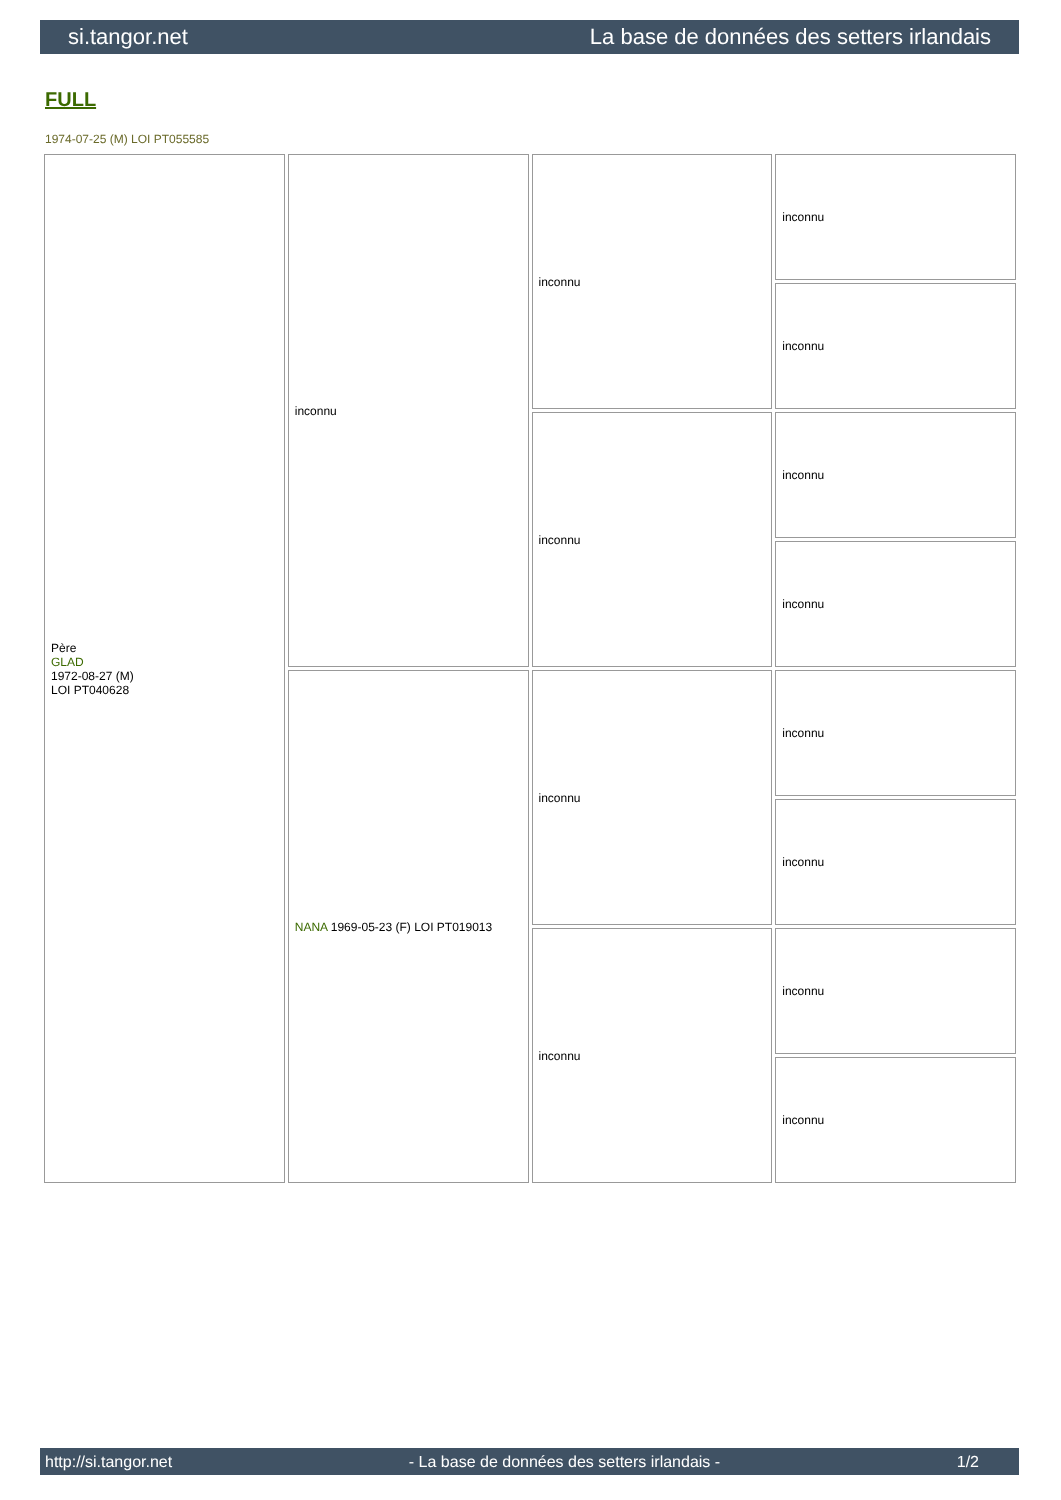si.tangor.net La base de données des setters irlandais
FULL
1974-07-25 (M) LOI PT055585
| Père GLAD 1972-08-27 (M) LOI PT040628 | inconnu | inconnu | inconnu |
| | | | inconnu |
| | | inconnu | inconnu |
| | | | inconnu |
| | NANA 1969-05-23 (F) LOI PT019013 | inconnu | inconnu |
| | | | inconnu |
| | | inconnu | inconnu |
| | | | inconnu |
http://si.tangor.net - La base de données des setters irlandais - 1/2